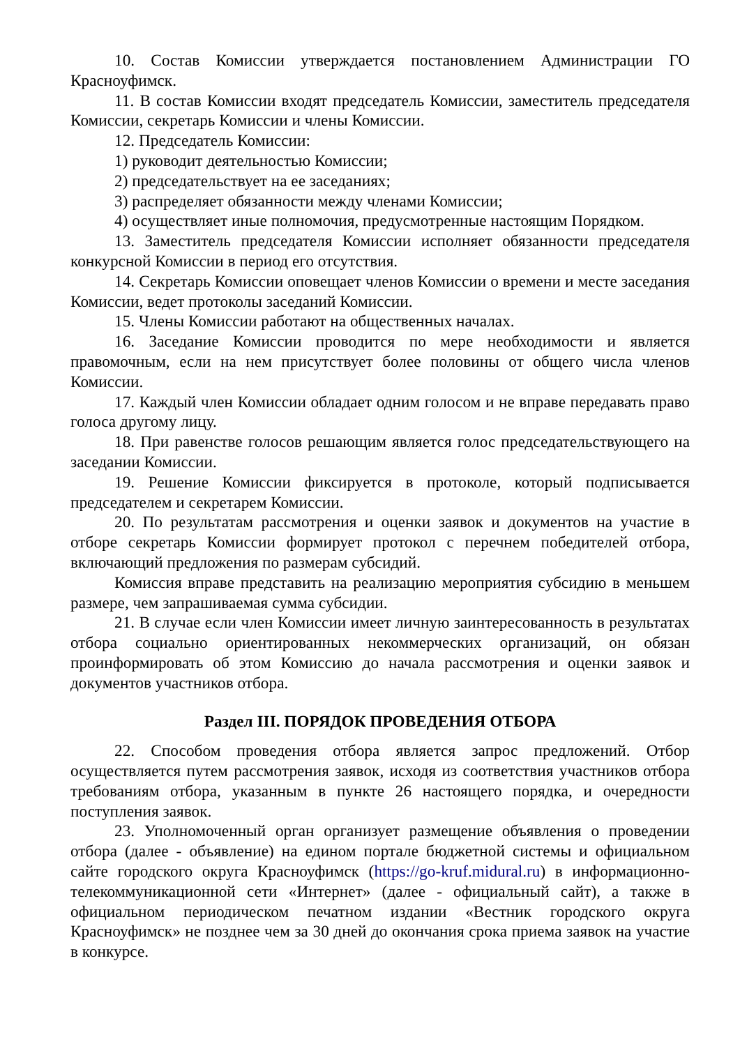10. Состав Комиссии утверждается постановлением Администрации ГО Красноуфимск.
11. В состав Комиссии входят председатель Комиссии, заместитель председателя Комиссии, секретарь Комиссии и члены Комиссии.
12. Председатель Комиссии:
1) руководит деятельностью Комиссии;
2) председательствует на ее заседаниях;
3) распределяет обязанности между членами Комиссии;
4) осуществляет иные полномочия, предусмотренные настоящим Порядком.
13. Заместитель председателя Комиссии исполняет обязанности председателя конкурсной Комиссии в период его отсутствия.
14. Секретарь Комиссии оповещает членов Комиссии о времени и месте заседания Комиссии, ведет протоколы заседаний Комиссии.
15. Члены Комиссии работают на общественных началах.
16. Заседание Комиссии проводится по мере необходимости и является правомочным, если на нем присутствует более половины от общего числа членов Комиссии.
17. Каждый член Комиссии обладает одним голосом и не вправе передавать право голоса другому лицу.
18. При равенстве голосов решающим является голос председательствующего на заседании Комиссии.
19. Решение Комиссии фиксируется в протоколе, который подписывается председателем и секретарем Комиссии.
20. По результатам рассмотрения и оценки заявок и документов на участие в отборе секретарь Комиссии формирует протокол с перечнем победителей отбора, включающий предложения по размерам субсидий.
Комиссия вправе представить на реализацию мероприятия субсидию в меньшем размере, чем запрашиваемая сумма субсидии.
21. В случае если член Комиссии имеет личную заинтересованность в результатах отбора социально ориентированных некоммерческих организаций, он обязан проинформировать об этом Комиссию до начала рассмотрения и оценки заявок и документов участников отбора.
Раздел III. ПОРЯДОК ПРОВЕДЕНИЯ ОТБОРА
22. Способом проведения отбора является запрос предложений. Отбор осуществляется путем рассмотрения заявок, исходя из соответствия участников отбора требованиям отбора, указанным в пункте 26 настоящего порядка, и очередности поступления заявок.
23. Уполномоченный орган организует размещение объявления о проведении отбора (далее - объявление) на едином портале бюджетной системы и официальном сайте городского округа Красноуфимск (https://go-kruf.midural.ru) в информационно-телекоммуникационной сети «Интернет» (далее - официальный сайт), а также в официальном периодическом печатном издании «Вестник городского округа Красноуфимск» не позднее чем за 30 дней до окончания срока приема заявок на участие в конкурсе.